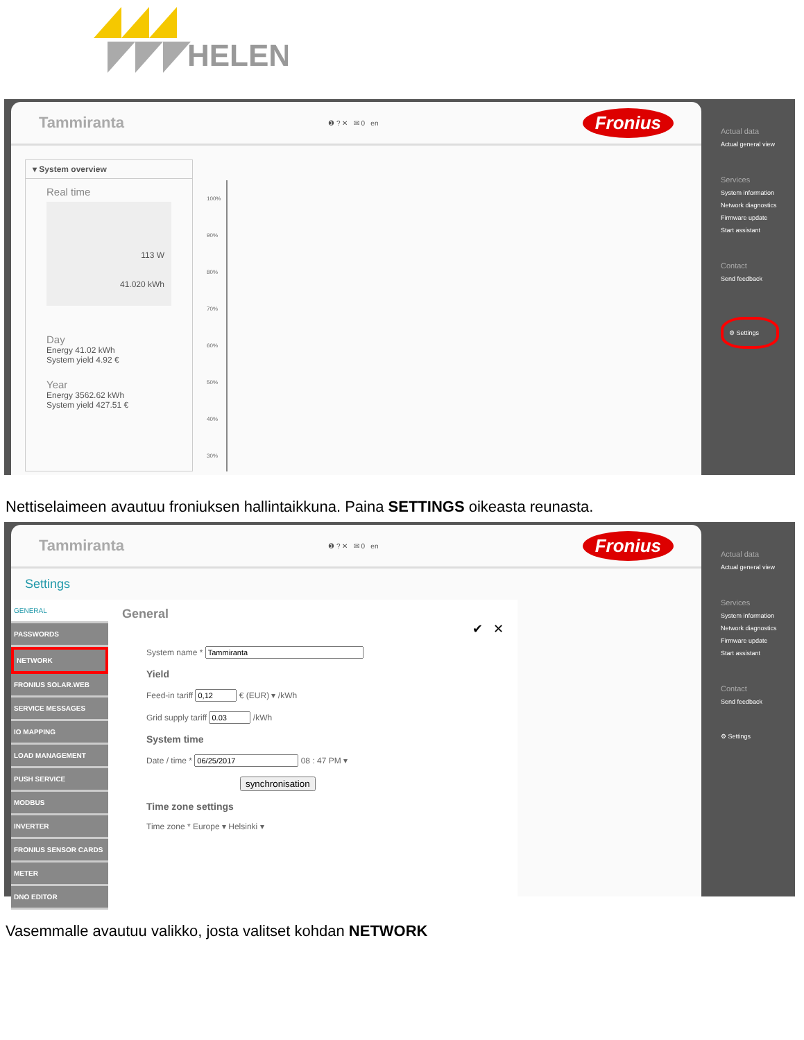HELEN
Tammiranta ❶ ? ✕ ✉ 0 en Fronius
▾ System overview
Real time
113 W
41.020 kWh
Day
Energy 41.02 kWh
System yield 4.92 €
Year
Energy 3562.62 kWh
System yield 427.51 €
100%
90%
80%
70%
60%
50%
40%
30%
Actual data
Actual general view
Services
System information
Network diagnostics
Firmware update
Start assistant
Contact
Send feedback
⚙ Settings
Nettiselaimeen avautuu froniuksen hallintaikkuna. Paina SETTINGS oikeasta reunasta.
Tammiranta ❶ ? ✕ ✉ 0 en Fronius
Settings
GENERAL
PASSWORDS
NETWORK
FRONIUS SOLAR.WEB
SERVICE MESSAGES
IO MAPPING
LOAD MANAGEMENT
PUSH SERVICE
MODBUS
INVERTER
FRONIUS SENSOR CARDS
METER
DNO EDITOR
General
✔ ✕
System name *
Yield
Feed-in tariff € (EUR) ▾ /kWh
Grid supply tariff /kWh
System time
Date / time * 08 : 47 PM ▾
synchronisation
Time zone settings
Time zone * Europe ▾ Helsinki ▾
Actual data
Actual general view
Services
System information
Network diagnostics
Firmware update
Start assistant
Contact
Send feedback
⚙ Settings
Vasemmalle avautuu valikko, josta valitset kohdan NETWORK